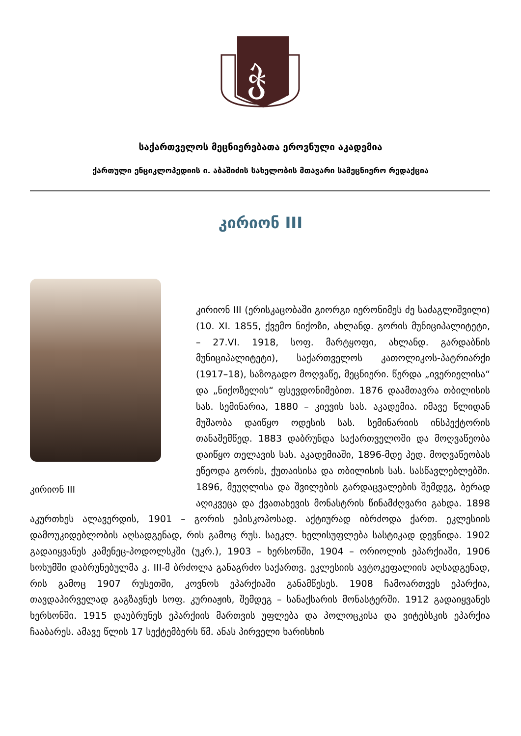ჭ
საქართველოს მეცნიერებათა ეროვნული აკადემია
ქართული ენციკლოპედიის ი. აბაშიძის სახელობის მთავარი სამეცნიერო რედაქცია
კირიონ III
კირიონ III
კირიონ III (ერისკაცობაში გიორგი იერონიმეს ძე საძაგლიშვილი) (10. XI. 1855, ქვემო ნიქოზი, ახლანდ. გორის მუნიციპალიტეტი, – 27.VI. 1918, სოფ. მარტყოფი, ახლანდ. გარდაბნის მუნიციპალიტეტი), საქართველოს კათოლიკოს-პატრიარქი (1917–18), საზოგადო მოღვაწე, მეცნიერი. წერდა „ივერიელისა“ და „ნიქოზელის“ ფსევდონიმებით. 1876 დაამთავრა თბილისის სას. სემინარია, 1880 – კიევის სას. აკადემია. იმავე წლიდან მუშაობა დაიწყო ოდესის სას. სემინარიის ინსპექტორის თანაშემწედ. 1883 დაბრუნდა საქართველოში და მოღვაწეობა დაიწყო თელავის სას. აკადემიაში, 1896-მდე პედ. მოღვაწეობას ეწეოდა გორის, ქუთაისისა და თბილისის სას. სასწავლებლებში. 1896, მეუღლისა და შვილების გარდაცვალების შემდეგ, ბერად აღიკვეცა და ქვათახევის მონასტრის წინამძღვარი გახდა. 1898 აკურთხეს ალავერდის, 1901 – გორის ეპისკოპოსად. აქტიურად იბრძოდა ქართ. ეკლესიის დამოუკიდებლობის აღსადგენად, რის გამოც რუს. საეკლ. ხელისუფლება სასტიკად დევნიდა. 1902 გადაიყვანეს კამენეც-პოდოლსკში (უკრ.), 1903 – ხერსონში, 1904 – ორიოლის ეპარქიაში, 1906 სოხუმში დაბრუნებულმა კ. III-მ ბრძოლა განაგრძო საქართვ. ეკლესიის ავტოკეფალიის აღსადგენად, რის გამოც 1907 რუსეთში, კოვნოს ეპარქიაში განამწესეს. 1908 ჩამოართვეს ეპარქია, თავდაპირველად გაგზავნეს სოფ. კურიაჟის, შემდეგ – სანაქსარის მონასტერში. 1912 გადაიყვანეს ხერსონში. 1915 დაუბრუნეს ეპარქიის მართვის უფლება და პოლოცკისა და ვიტებსკის ეპარქია ჩააბარეს. ამავე წლის 17 სექტემბერს წმ. ანას პირველი ხარისხის